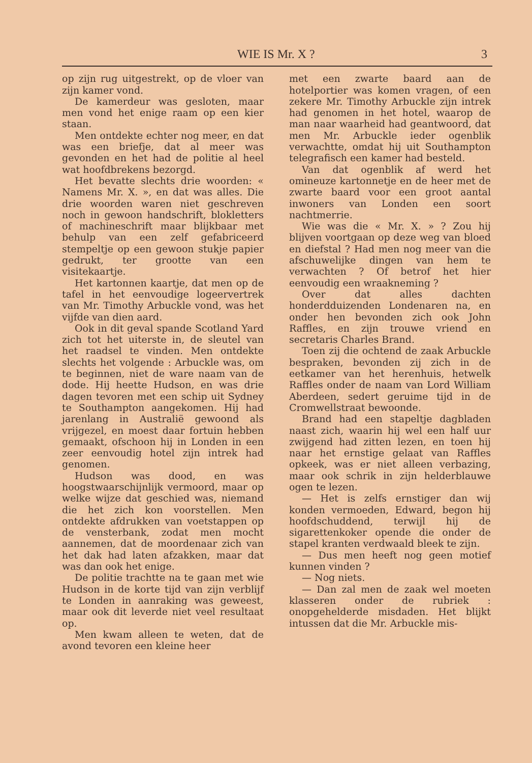WIE IS Mr. X ? 3
op zijn rug uitgestrekt, op de vloer van zijn kamer vond.
De kamerdeur was gesloten, maar men vond het enige raam op een kier staan.
Men ontdekte echter nog meer, en dat was een briefje, dat al meer was gevonden en het had de politie al heel wat hoofdbrekens bezorgd.
Het bevatte slechts drie woorden: « Namens Mr. X. », en dat was alles. Die drie woorden waren niet geschreven noch in gewoon handschrift, blokletters of machineschrift maar blijkbaar met behulp van een zelf gefabriceerd stempeltje op een gewoon stukje papier gedrukt, ter grootte van een visitekaartje.
Het kartonnen kaartje, dat men op de tafel in het eenvoudige logeervertrek van Mr. Timothy Arbuckle vond, was het vijfde van dien aard.
Ook in dit geval spande Scotland Yard zich tot het uiterste in, de sleutel van het raadsel te vinden. Men ontdekte slechts het volgende : Arbuckle was, om te beginnen, niet de ware naam van de dode. Hij heette Hudson, en was drie dagen tevoren met een schip uit Sydney te Southampton aangekomen. Hij had jarenlang in Australië gewoond als vrijgezel, en moest daar fortuin hebben gemaakt, ofschoon hij in Londen in een zeer eenvoudig hotel zijn intrek had genomen.
Hudson was dood, en was hoogstwaarschijnlijk vermoord, maar op welke wijze dat geschied was, niemand die het zich kon voorstellen. Men ontdekte afdrukken van voetstappen op de vensterbank, zodat men mocht aannemen, dat de moordenaar zich van het dak had laten afzakken, maar dat was dan ook het enige.
De politie trachtte na te gaan met wie Hudson in de korte tijd van zijn verblijf te Londen in aanraking was geweest, maar ook dit leverde niet veel resultaat op.
Men kwam alleen te weten, dat de avond tevoren een kleine heer
met een zwarte baard aan de hotelportier was komen vragen, of een zekere Mr. Timothy Arbuckle zijn intrek had genomen in het hotel, waarop de man naar waarheid had geantwoord, dat men Mr. Arbuckle ieder ogenblik verwachtte, omdat hij uit Southampton telegrafisch een kamer had besteld.
Van dat ogenblik af werd het omineuze kartonnetje en de heer met de zwarte baard voor een groot aantal inwoners van Londen een soort nachtmerrie.
Wie was die « Mr. X. » ? Zou hij blijven voortgaan op deze weg van bloed en diefstal ? Had men nog meer van die afschuwelijke dingen van hem te verwachten ? Of betrof het hier eenvoudig een wraakneming ?
Over dat alles dachten honderdduizenden Londenaren na, en onder hen bevonden zich ook John Raffles, en zijn trouwe vriend en secretaris Charles Brand.
Toen zij die ochtend de zaak Arbuckle bespraken, bevonden zij zich in de eetkamer van het herenhuis, hetwelk Raffles onder de naam van Lord William Aberdeen, sedert geruime tijd in de Cromwellstraat bewoonde.
Brand had een stapeltje dagbladen naast zich, waarin hij wel een half uur zwijgend had zitten lezen, en toen hij naar het ernstige gelaat van Raffles opkeek, was er niet alleen verbazing, maar ook schrik in zijn helderblauwe ogen te lezen.
— Het is zelfs ernstiger dan wij konden vermoeden, Edward, begon hij hoofdschuddend, terwijl hij de sigarettenkoker opende die onder de stapel kranten verdwaald bleek te zijn.
— Dus men heeft nog geen motief kunnen vinden ?
— Nog niets.
— Dan zal men de zaak wel moeten klasseren onder de rubriek : onopgehelderde misdaden. Het blijkt intussen dat die Mr. Arbuckle mis-